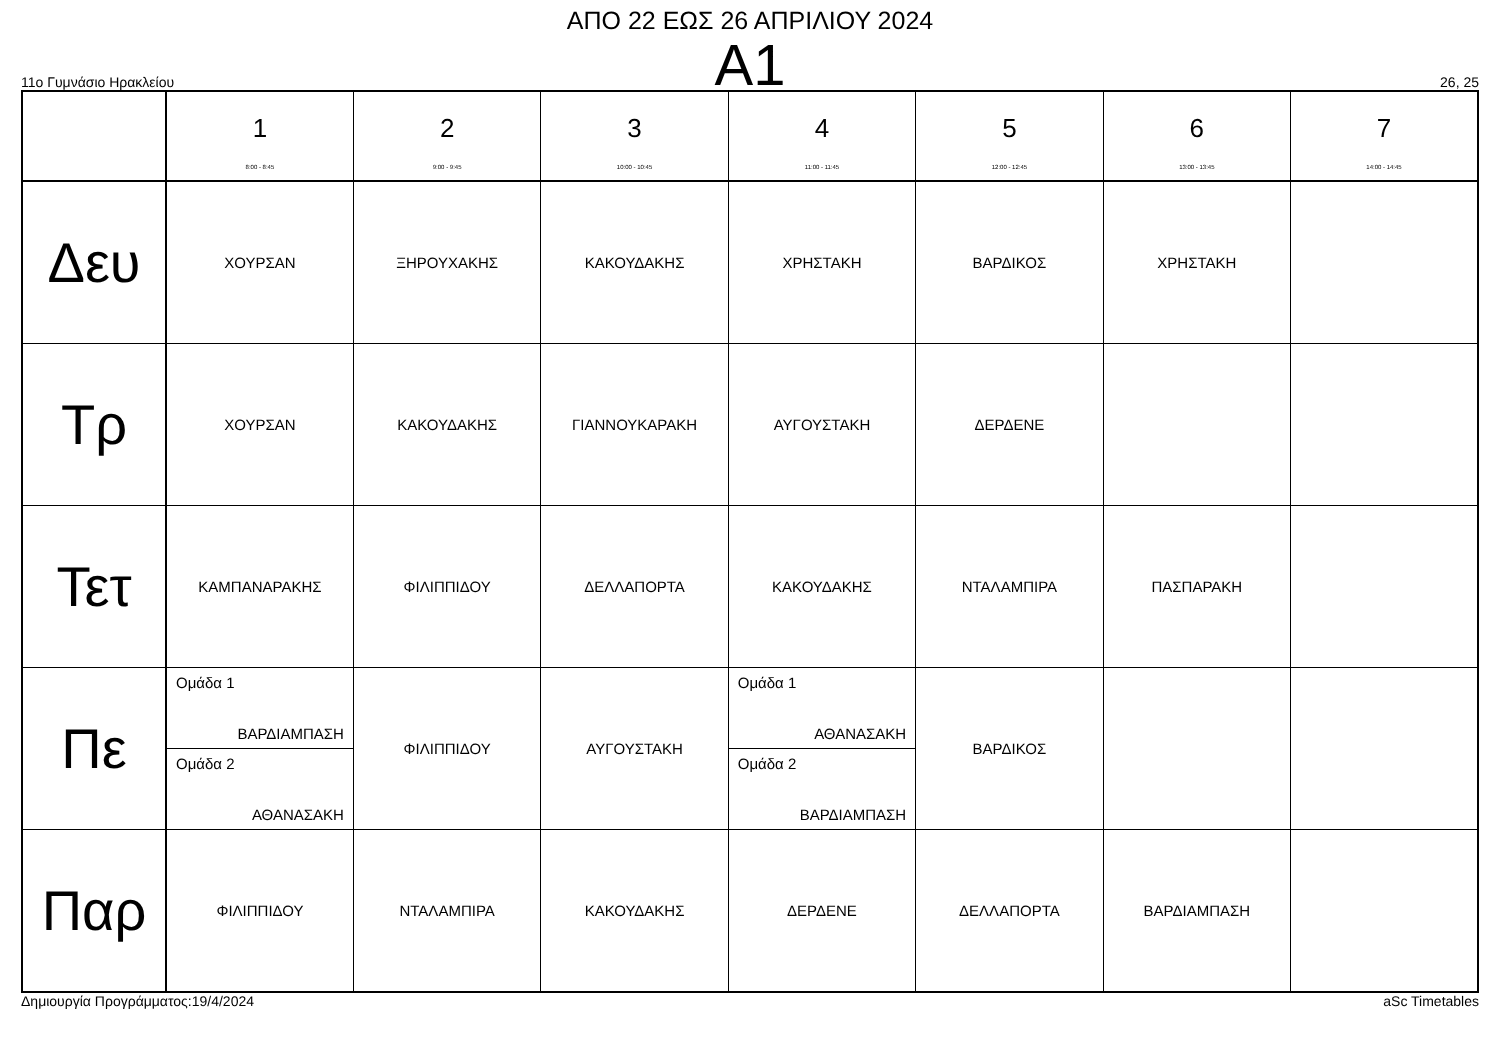ΑΠΟ 22 ΕΩΣ 26 ΑΠΡΙΛΙΟΥ 2024
A1
11ο Γυμνάσιο Ηρακλείου 26, 25
| | 1 8:00 - 8:45 | 2 9:00 - 9:45 | 3 10:00 - 10:45 | 4 11:00 - 11:45 | 5 12:00 - 12:45 | 6 13:00 - 13:45 | 7 14:00 - 14:45 |
| Δευ | ΧΟΥΡΣΑΝ | ΞΗΡΟΥΧΑΚΗΣ | ΚΑΚΟΥΔΑΚΗΣ | ΧΡΗΣΤΑΚΗ | ΒΑΡΔΙΚΟΣ | ΧΡΗΣΤΑΚΗ | |
| Τρ | ΧΟΥΡΣΑΝ | ΚΑΚΟΥΔΑΚΗΣ | ΓΙΑΝΝΟΥΚΑΡΑΚΗ | ΑΥΓΟΥΣΤΑΚΗ | ΔΕΡΔΕΝΕ | | |
| Τετ | ΚΑΜΠΑΝΑΡΑΚΗΣ | ΦΙΛΙΠΠΙΔΟΥ | ΔΕΛΛΑΠΟΡΤΑ | ΚΑΚΟΥΔΑΚΗΣ | ΝΤΑΛΑΜΠΙΡΑ | ΠΑΣΠΑΡΑΚΗ | |
| Πε | Ομάδα 1 ΒΑΡΔΙΑΜΠΑΣΗ Ομάδα 2 ΑΘΑΝΑΣΑΚΗ | ΦΙΛΙΠΠΙΔΟΥ | ΑΥΓΟΥΣΤΑΚΗ | Ομάδα 1 ΑΘΑΝΑΣΑΚΗ Ομάδα 2 ΒΑΡΔΙΑΜΠΑΣΗ | ΒΑΡΔΙΚΟΣ | | |
| Παρ | ΦΙΛΙΠΠΙΔΟΥ | ΝΤΑΛΑΜΠΙΡΑ | ΚΑΚΟΥΔΑΚΗΣ | ΔΕΡΔΕΝΕ | ΔΕΛΛΑΠΟΡΤΑ | ΒΑΡΔΙΑΜΠΑΣΗ | |
Δημιουργία Προγράμματος:19/4/2024 aSc Timetables